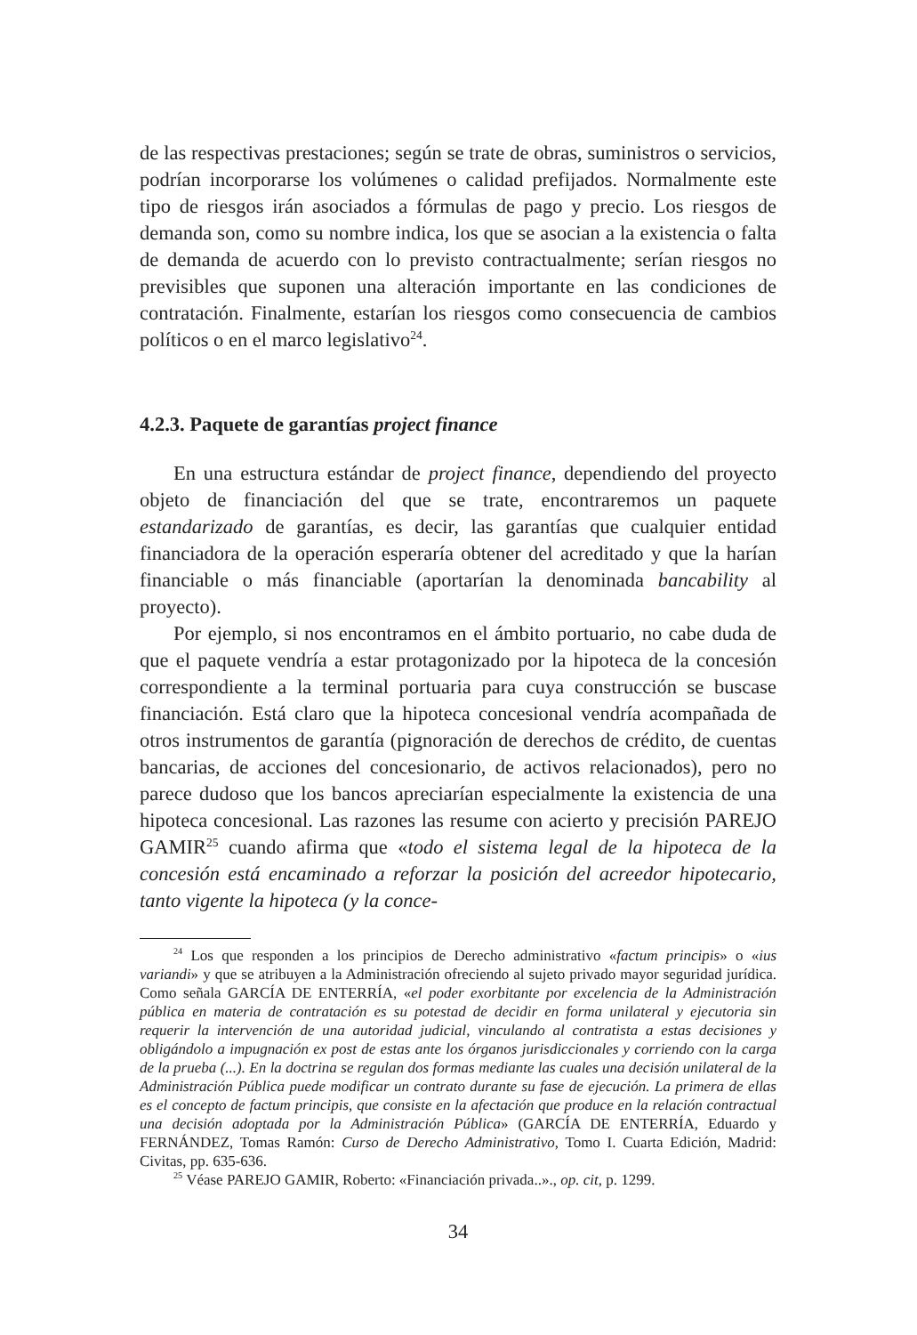de las respectivas prestaciones; según se trate de obras, suministros o servicios, podrían incorporarse los volúmenes o calidad prefijados. Normalmente este tipo de riesgos irán asociados a fórmulas de pago y precio. Los riesgos de demanda son, como su nombre indica, los que se asocian a la existencia o falta de demanda de acuerdo con lo previsto contractualmente; serían riesgos no previsibles que suponen una alteración importante en las condiciones de contratación. Finalmente, estarían los riesgos como consecuencia de cambios políticos o en el marco legislativo<sup>24</sup>.
4.2.3. Paquete de garantías project finance
En una estructura estándar de project finance, dependiendo del proyecto objeto de financiación del que se trate, encontraremos un paquete estandarizado de garantías, es decir, las garantías que cualquier entidad financiadora de la operación esperaría obtener del acreditado y que la harían financiable o más financiable (aportarían la denominada bancability al proyecto).
Por ejemplo, si nos encontramos en el ámbito portuario, no cabe duda de que el paquete vendría a estar protagonizado por la hipoteca de la concesión correspondiente a la terminal portuaria para cuya construcción se buscase financiación. Está claro que la hipoteca concesional vendría acompañada de otros instrumentos de garantía (pignoración de derechos de crédito, de cuentas bancarias, de acciones del concesionario, de activos relacionados), pero no parece dudoso que los bancos apreciarían especialmente la existencia de una hipoteca concesional. Las razones las resume con acierto y precisión PAREJO GAMIR<sup>25</sup> cuando afirma que «todo el sistema legal de la hipoteca de la concesión está encaminado a reforzar la posición del acreedor hipotecario, tanto vigente la hipoteca (y la conce-
<sup>24</sup> Los que responden a los principios de Derecho administrativo «factum principis» o «ius variandi» y que se atribuyen a la Administración ofreciendo al sujeto privado mayor seguridad jurídica. Como señala GARCÍA DE ENTERRÍA, «el poder exorbitante por excelencia de la Administración pública en materia de contratación es su potestad de decidir en forma unilateral y ejecutoria sin requerir la intervención de una autoridad judicial, vinculando al contratista a estas decisiones y obligándolo a impugnación ex post de estas ante los órganos jurisdiccionales y corriendo con la carga de la prueba (...). En la doctrina se regulan dos formas mediante las cuales una decisión unilateral de la Administración Pública puede modificar un contrato durante su fase de ejecución. La primera de ellas es el concepto de factum principis, que consiste en la afectación que produce en la relación contractual una decisión adoptada por la Administración Pública» (GARCÍA DE ENTERRÍA, Eduardo y FERNÁNDEZ, Tomas Ramón: Curso de Derecho Administrativo, Tomo I. Cuarta Edición, Madrid: Civitas, pp. 635-636.
<sup>25</sup> Véase PAREJO GAMIR, Roberto: «Financiación privada..»., op. cit, p. 1299.
34